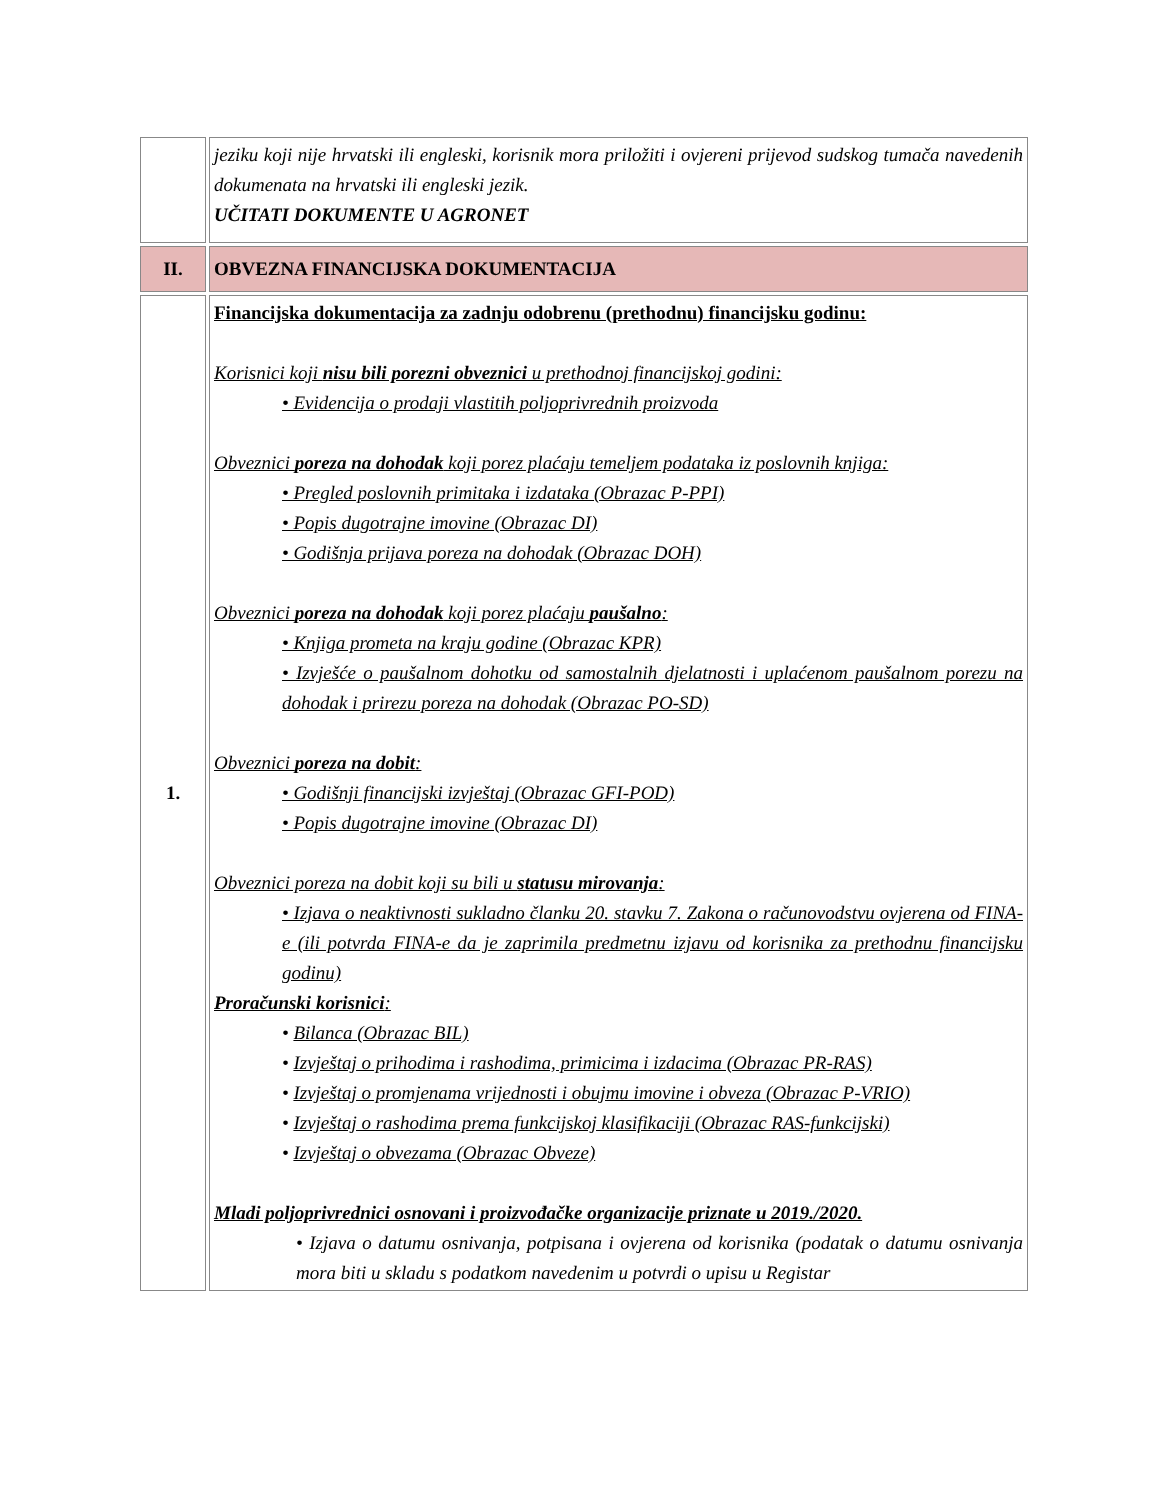| | jeziku koji nije hrvatski ili engleski, korisnik mora priložiti i ovjereni prijevod sudskog tumača navedenih dokumenata na hrvatski ili engleski jezik. UČITATI DOKUMENTE U AGRONET |
| II. | OBVEZNA FINANCIJSKA DOKUMENTACIJA |
| 1. | Financijska dokumentacija za zadnju odobrenu (prethodnu) financijsku godinu: Korisnici koji nisu bili porezni obveznici u prethodnoj financijskoj godini: • Evidencija o prodaji vlastitih poljoprivrednih proizvoda Obveznici poreza na dohodak koji porez plaćaju temeljem podataka iz poslovnih knjiga: • Pregled poslovnih primitaka i izdataka (Obrazac P-PPI) • Popis dugotrajne imovine (Obrazac DI) • Godišnja prijava poreza na dohodak (Obrazac DOH) Obveznici poreza na dohodak koji porez plaćaju paušalno : • Knjiga prometa na kraju godine (Obrazac KPR) • Izvješće o paušalnom dohotku od samostalnih djelatnosti i uplaćenom paušalnom porezu na dohodak i prirezu poreza na dohodak (Obrazac PO-SD) Obveznici poreza na dobit : • Godišnji financijski izvještaj (Obrazac GFI-POD) • Popis dugotrajne imovine (Obrazac DI) Obveznici poreza na dobit koji su bili u statusu mirovanja : • Izjava o neaktivnosti sukladno članku 20. stavku 7. Zakona o računovodstvu ovjerena od FINA-e (ili potvrda FINA-e da je zaprimila predmetnu izjavu od korisnika za prethodnu financijsku godinu) Proračunski korisnici : • Bilanca (Obrazac BIL) • Izvještaj o prihodima i rashodima, primicima i izdacima (Obrazac PR-RAS) • Izvještaj o promjenama vrijednosti i obujmu imovine i obveza (Obrazac P-VRIO) • Izvještaj o rashodima prema funkcijskoj klasifikaciji (Obrazac RAS-funkcijski) • Izvještaj o obvezama (Obrazac Obveze) Mladi poljoprivrednici osnovani i proizvođačke organizacije priznate u 2019./2020. • Izjava o datumu osnivanja, potpisana i ovjerena od korisnika (podatak o datumu osnivanja mora biti u skladu s podatkom navedenim u potvrdi o upisu u Registar |